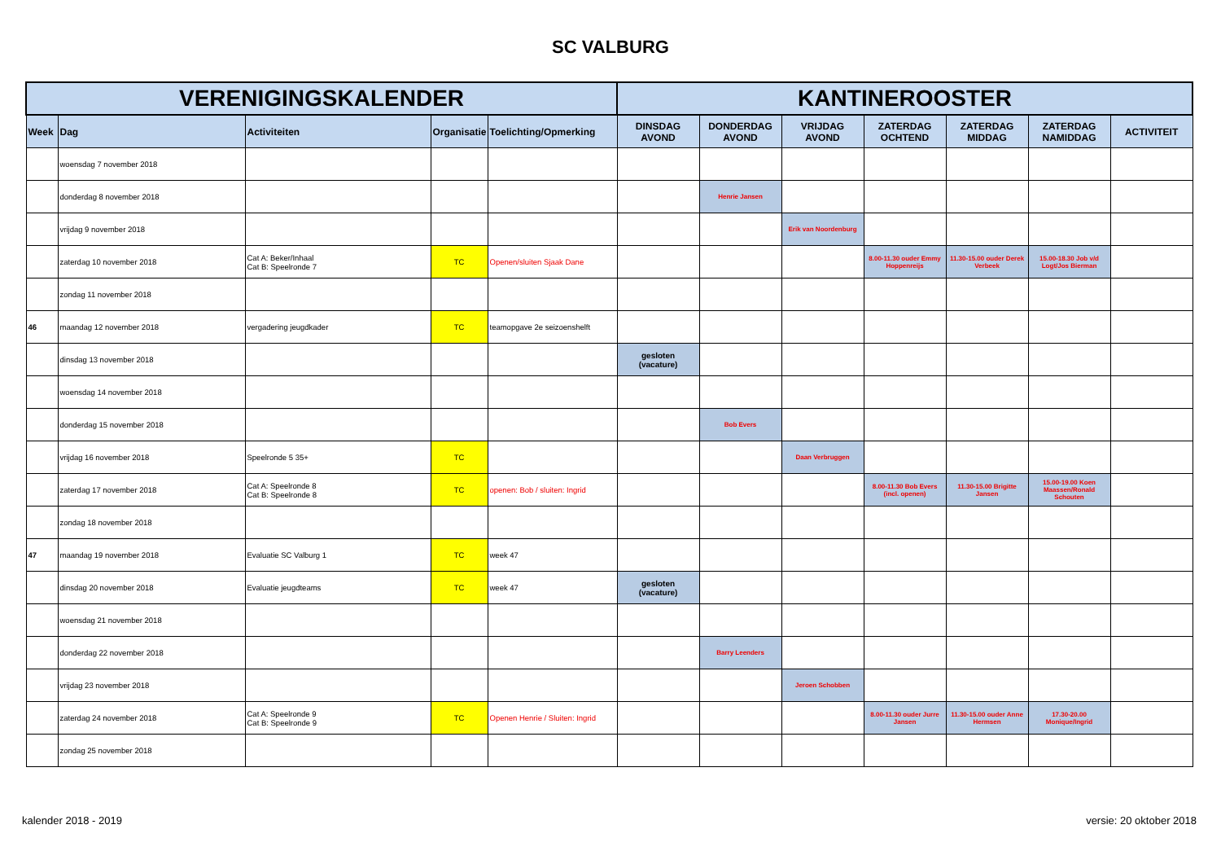SC VALBURG
| VERENIGINGSKALENDER | | | | | KANTINEROOSTER | | | | | | |
| --- | --- | --- | --- | --- | --- | --- | --- | --- | --- | --- | --- |
| Week | Dag | Activiteiten | Organisatie | Toelichting/Opmerking | DINSDAG AVOND | DONDERDAG AVOND | VRIJDAG AVOND | ZATERDAG OCHTEND | ZATERDAG MIDDAG | ZATERDAG NAMIDDAG | ACTIVITEIT |
| | woensdag 7 november 2018 | | | | | | | | | | |
| | donderdag 8 november 2018 | | | | | Henrie Jansen | | | | | |
| | vrijdag 9 november 2018 | | | | | | Erik van Noordenburg | | | | |
| | zaterdag 10 november 2018 | Cat A: Beker/Inhaal Cat B: Speelronde 7 | TC | Openen/sluiten Sjaak Dane | | | | 8.00-11.30 ouder Emmy Hoppenreijs | 11.30-15.00 ouder Derek Verbeek | 15.00-18.30 Job v/d Logt/Jos Bierman | |
| | zondag 11 november 2018 | | | | | | | | | | |
| 46 | maandag 12 november 2018 | vergadering jeugdkader | TC | teamopgave 2e seizoenshelft | | | | | | | |
| | dinsdag 13 november 2018 | | | | gesloten (vacature) | | | | | | |
| | woensdag 14 november 2018 | | | | | | | | | | |
| | donderdag 15 november 2018 | | | | | Bob Evers | | | | | |
| | vrijdag 16 november 2018 | Speelronde 5 35+ | TC | | | | Daan Verbruggen | | | | |
| | zaterdag 17 november 2018 | Cat A: Speelronde 8 Cat B: Speelronde 8 | TC | openen: Bob / sluiten: Ingrid | | | | 8.00-11.30 Bob Evers (incl. openen) | 11.30-15.00 Brigitte Jansen | 15.00-19.00 Koen Maassen/Ronald Schouten | |
| | zondag 18 november 2018 | | | | | | | | | | |
| 47 | maandag 19 november 2018 | Evaluatie SC Valburg 1 | TC | week 47 | | | | | | | |
| | dinsdag 20 november 2018 | Evaluatie jeugdteams | TC | week 47 | gesloten (vacature) | | | | | | |
| | woensdag 21 november 2018 | | | | | | | | | | |
| | donderdag 22 november 2018 | | | | | Barry Leenders | | | | | |
| | vrijdag 23 november 2018 | | | | | | Jeroen Schobben | | | | |
| | zaterdag 24 november 2018 | Cat A: Speelronde 9 Cat B: Speelronde 9 | TC | Openen Henrie / Sluiten: Ingrid | | | | 8.00-11.30 ouder Jurre Jansen | 11.30-15.00 ouder Anne Hermsen | 17.30-20.00 Monique/Ingrid | |
| | zondag 25 november 2018 | | | | | | | | | | |
kalender 2018 - 2019 versie: 20 oktober 2018